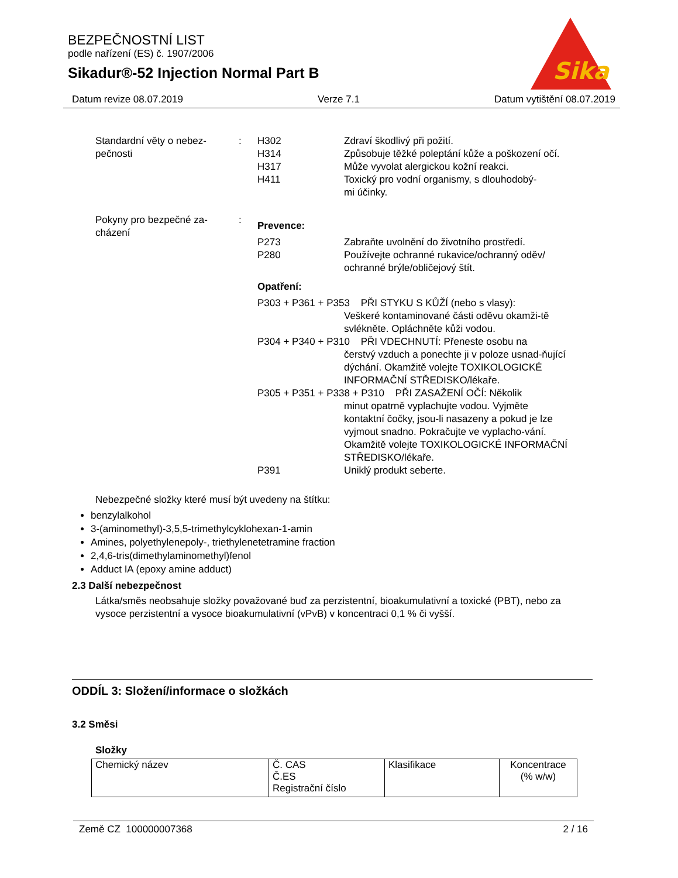BEZPEČNOSTNÍ LIST
podle nařízení (ES) č. 1907/2006
Sikadur®-52 Injection Normal Part B
Sika
Datum revize 08.07.2019 Verze 7.1 Datum vytištění 08.07.2019
Standardní věty o nebez-
pečnosti
:
| H302 | Zdraví škodlivý při požití. |
| H314 | Způsobuje těžké poleptání kůže a poškození očí. |
| H317 | Může vyvolat alergickou kožní reakci. |
| H411 | Toxický pro vodní organismy, s dlouhodobý- mi účinky. |
Pokyny pro bezpečné za-
cházení
:
Prevence:
| P273 | Zabraňte uvolnění do životního prostředí. |
| P280 | Používejte ochranné rukavice/ochranný oděv/ ochranné brýle/obličejový štít. |
Opatření:
P303 + P361 + P353 PŘI STYKU S KŮŽÍ (nebo s vlasy):
Veškeré kontaminované části oděvu okamži-tě svlékněte. Opláchněte kůži vodou.
P304 + P340 + P310 PŘI VDECHNUTÍ: Přeneste osobu na
čerstvý vzduch a ponechte ji v poloze usnad-ňující dýchání. Okamžitě volejte TOXIKOLOGICKÉ INFORMAČNÍ STŘEDISKO/lékaře.
P305 + P351 + P338 + P310 PŘI ZASAŽENÍ OČÍ: Několik
minut opatrně vyplachujte vodou. Vyjměte kontaktní čočky, jsou-li nasazeny a pokud je lze vyjmout snadno. Pokračujte ve vyplacho-vání. Okamžitě volejte TOXIKOLOGICKÉ INFORMAČNÍ STŘEDISKO/lékaře.
| P391 | Uniklý produkt seberte. |
Nebezpečné složky které musí být uvedeny na štítku:
benzylalkohol
3-(aminomethyl)-3,5,5-trimethylcyklohexan-1-amin
Amines, polyethylenepoly-, triethylenetetramine fraction
2,4,6-tris(dimethylaminomethyl)fenol
Adduct IA (epoxy amine adduct)
2.3 Další nebezpečnost
Látka/směs neobsahuje složky považované buď za perzistentní, bioakumulativní a toxické (PBT), nebo za vysoce perzistentní a vysoce bioakumulativní (vPvB) v koncentraci 0,1 % či vyšší.
ODDÍL 3: Složení/informace o složkách
3.2 Směsi
Složky
| Chemický název | Č. CAS Č.ES Registrační číslo | Klasifikace | Koncentrace (% w/w) |
| --- | --- | --- | --- |
Země CZ 100000007368 2 / 16